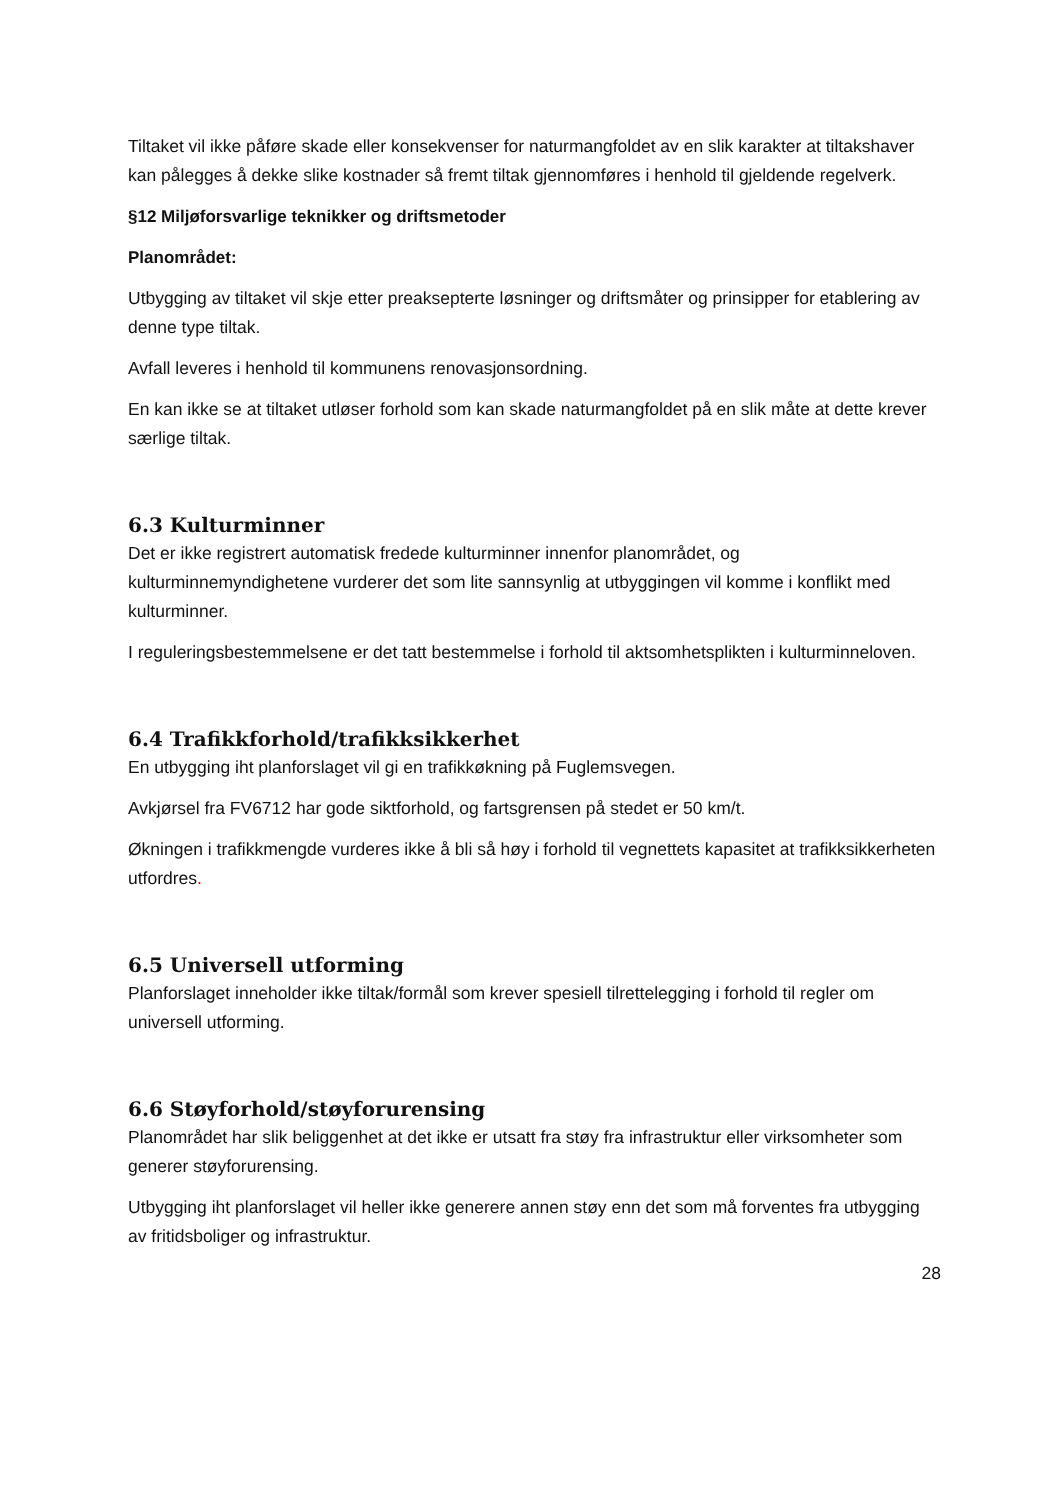Tiltaket vil ikke påføre skade eller konsekvenser for naturmangfoldet av en slik karakter at tiltakshaver kan pålegges å dekke slike kostnader så fremt tiltak gjennomføres i henhold til gjeldende regelverk.
§12 Miljøforsvarlige teknikker og driftsmetoder
Planområdet:
Utbygging av tiltaket vil skje etter preaksepterte løsninger og driftsmåter og prinsipper for etablering av denne type tiltak.
Avfall leveres i henhold til kommunens renovasjonsordning.
En kan ikke se at tiltaket utløser forhold som kan skade naturmangfoldet på en slik måte at dette krever særlige tiltak.
6.3 Kulturminner
Det er ikke registrert automatisk fredede kulturminner innenfor planområdet, og kulturminnemyndighetene vurderer det som lite sannsynlig at utbyggingen vil komme i konflikt med kulturminner.
I reguleringsbestemmelsene er det tatt bestemmelse i forhold til aktsomhetsplikten i kulturminneloven.
6.4 Trafikkforhold/trafikksikkerhet
En utbygging iht planforslaget vil gi en trafikkøkning på Fuglemsvegen.
Avkjørsel fra FV6712 har gode siktforhold, og fartsgrensen på stedet er 50 km/t.
Økningen i trafikkmengde vurderes ikke å bli så høy i forhold til vegnettets kapasitet at trafikksikkerheten utfordres.
6.5 Universell utforming
Planforslaget inneholder ikke tiltak/formål som krever spesiell tilrettelegging i forhold til regler om universell utforming.
6.6 Støyforhold/støyforurensing
Planområdet har slik beliggenhet at det ikke er utsatt fra støy fra infrastruktur eller virksomheter som generer støyforurensing.
Utbygging iht planforslaget vil heller ikke generere annen støy enn det som må forventes fra utbygging av fritidsboliger og infrastruktur.
28